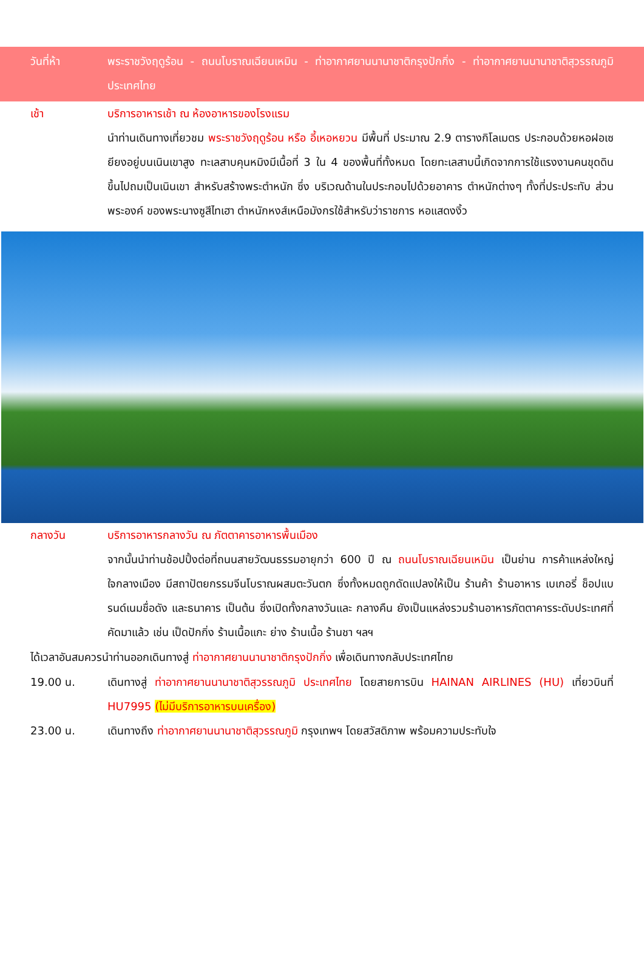วันที่ห้า พระราชวังฤดูร้อน - ถนนโบราณเฉียนเหมิน - ท่าอากาศยานนานาชาติกรุงปักกิ่ง - ท่าอากาศยานนานาชาติสุวรรณภูมิ ประเทศไทย
เช้า บริการอาหารเช้า ณ ห้องอาหารของโรงแรม
นำท่านเดินทางเที่ยวชม พระราชวังฤดูร้อน หรือ อี้เหอหยวน มีพื้นที่ ประมาณ 2.9 ตารางกิโลเมตร ประกอบด้วยหอฝอเซยียงอยู่บนเนินเขาสูง ทะเลสาบคุนหมิงมีเนื้อที่ 3 ใน 4 ของพื้นที่ทั้งหมด โดยทะเลสาบนี้เกิดจากการใช้แรงงานคนขุดดินขึ้นไปถมเป็นเนินเขา สำหรับสร้างพระตำหนัก ซึ่ง บริเวณด้านในประกอบไปด้วยอาคาร ตำหนักต่างๆ ทั้งที่ประประทับ ส่วนพระองค์ ของพระนางซูสีไทเฮา ตำหนักหงส์เหนือมังกรใช้สำหรับว่าราชการ หอแสดงงิ้ว
กลางวัน บริการอาหารกลางวัน ณ ภัตตาคารอาหารพื้นเมือง
จากนั้นนำท่านช้อปปิ้งต่อที่ถนนสายวัฒนธรรมอายุกว่า 600 ปี ณ ถนนโบราณเฉียนเหมิน เป็นย่าน การค้าแหล่งใหญ่ใจกลางเมือง มีสถาปัตยกรรมจีนโบราณผสมตะวันตก ซึ่งทั้งหมดถูกดัดแปลงให้เป็น ร้านค้า ร้านอาหาร เบเกอรี่ ช็อปแบรนด์เนมชื่อดัง และธนาคาร เป็นต้น ซึ่งเปิดทั้งกลางวันและ กลางคืน ยังเป็นแหล่งรวมร้านอาหารภัตตาคารระดับประเทศที่คัดมาแล้ว เช่น เป็ดปักกิ่ง ร้านเนื้อแกะ ย่าง ร้านเนื้อ ร้านชา ฯลฯ
ได้เวลาอันสมควรนำท่านออกเดินทางสู่ ท่าอากาศยานนานาชาติกรุงปักกิ่ง เพื่อเดินทางกลับประเทศไทย
19.00 น. เดินทางสู่ ท่าอากาศยานนานาชาติสุวรรณภูมิ ประเทศไทย โดยสายการบิน HAINAN AIRLINES (HU) เที่ยวบินที่ HU7995 (ไม่มีบริการอาหารบนเครื่อง)
23.00 น. เดินทางถึง ท่าอากาศยานนานาชาติสุวรรณภูมิ กรุงเทพฯ โดยสวัสดิภาพ พร้อมความประทับใจ